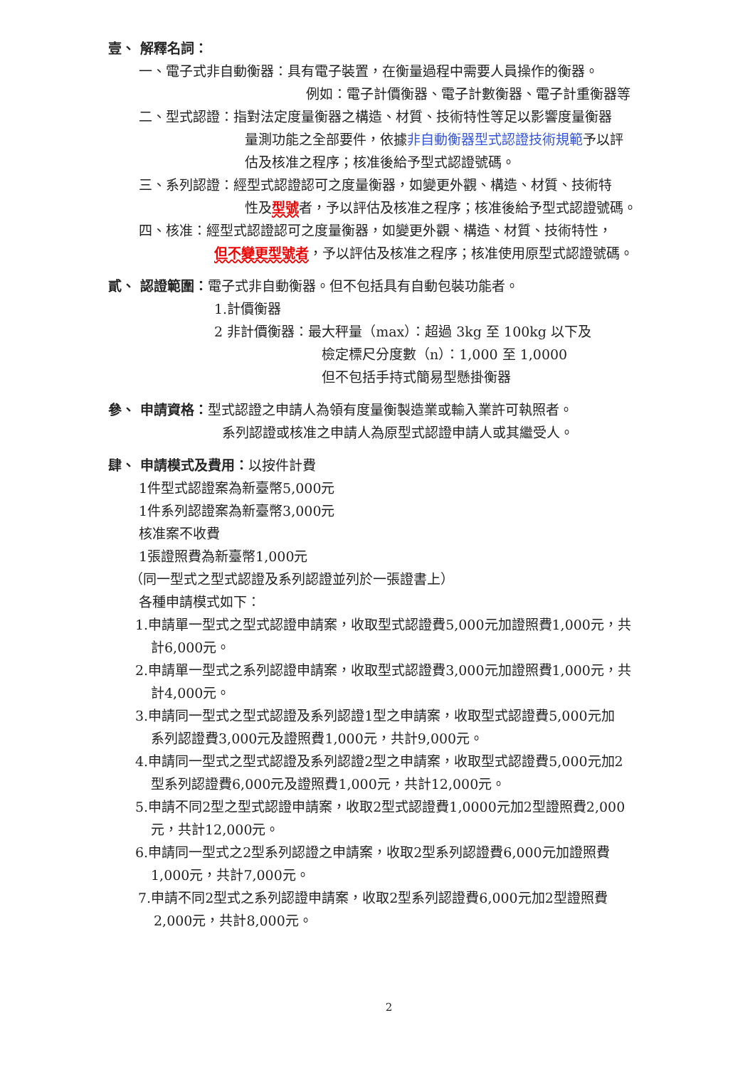壹、 解釋名詞：
一、電子式非自動衡器：具有電子裝置，在衡量過程中需要人員操作的衡器。
例如：電子計價衡器、電子計數衡器、電子計重衡器等
二、型式認證：指對法定度量衡器之構造、材質、技術特性等足以影響度量衡器
量測功能之全部要件，依據非自動衡器型式認證技術規範予以評
估及核准之程序；核准後給予型式認證號碼。
三、系列認證：經型式認證認可之度量衡器，如變更外觀、構造、材質、技術特
性及型號者，予以評估及核准之程序；核准後給予型式認證號碼。
四、核准：經型式認證認可之度量衡器，如變更外觀、構造、材質、技術特性，
但不變更型號者，予以評估及核准之程序；核准使用原型式認證號碼。
貳、 認證範圍：電子式非自動衡器。但不包括具有自動包裝功能者。
1.計價衡器
2 非計價衡器：最大秤量（max）：超過 3kg 至 100kg 以下及
檢定標尺分度數（n）：1,000 至 1,0000
但不包括手持式簡易型懸掛衡器
參、 申請資格：型式認證之申請人為領有度量衡製造業或輸入業許可執照者。
系列認證或核准之申請人為原型式認證申請人或其繼受人。
肆、 申請模式及費用：以按件計費
1件型式認證案為新臺幣5,000元
1件系列認證案為新臺幣3,000元
核准案不收費
1張證照費為新臺幣1,000元
（同一型式之型式認證及系列認證並列於一張證書上）
各種申請模式如下：
1.申請單一型式之型式認證申請案，收取型式認證費5,000元加證照費1,000元，共
計6,000元。
2.申請單一型式之系列認證申請案，收取型式認證費3,000元加證照費1,000元，共
計4,000元。
3.申請同一型式之型式認證及系列認證1型之申請案，收取型式認證費5,000元加
系列認證費3,000元及證照費1,000元，共計9,000元。
4.申請同一型式之型式認證及系列認證2型之申請案，收取型式認證費5,000元加2
型系列認證費6,000元及證照費1,000元，共計12,000元。
5.申請不同2型之型式認證申請案，收取2型式認證費1,0000元加2型證照費2,000
元，共計12,000元。
6.申請同一型式之2型系列認證之申請案，收取2型系列認證費6,000元加證照費
1,000元，共計7,000元。
7.申請不同2型式之系列認證申請案，收取2型系列認證費6,000元加2型證照費
2,000元，共計8,000元。
2